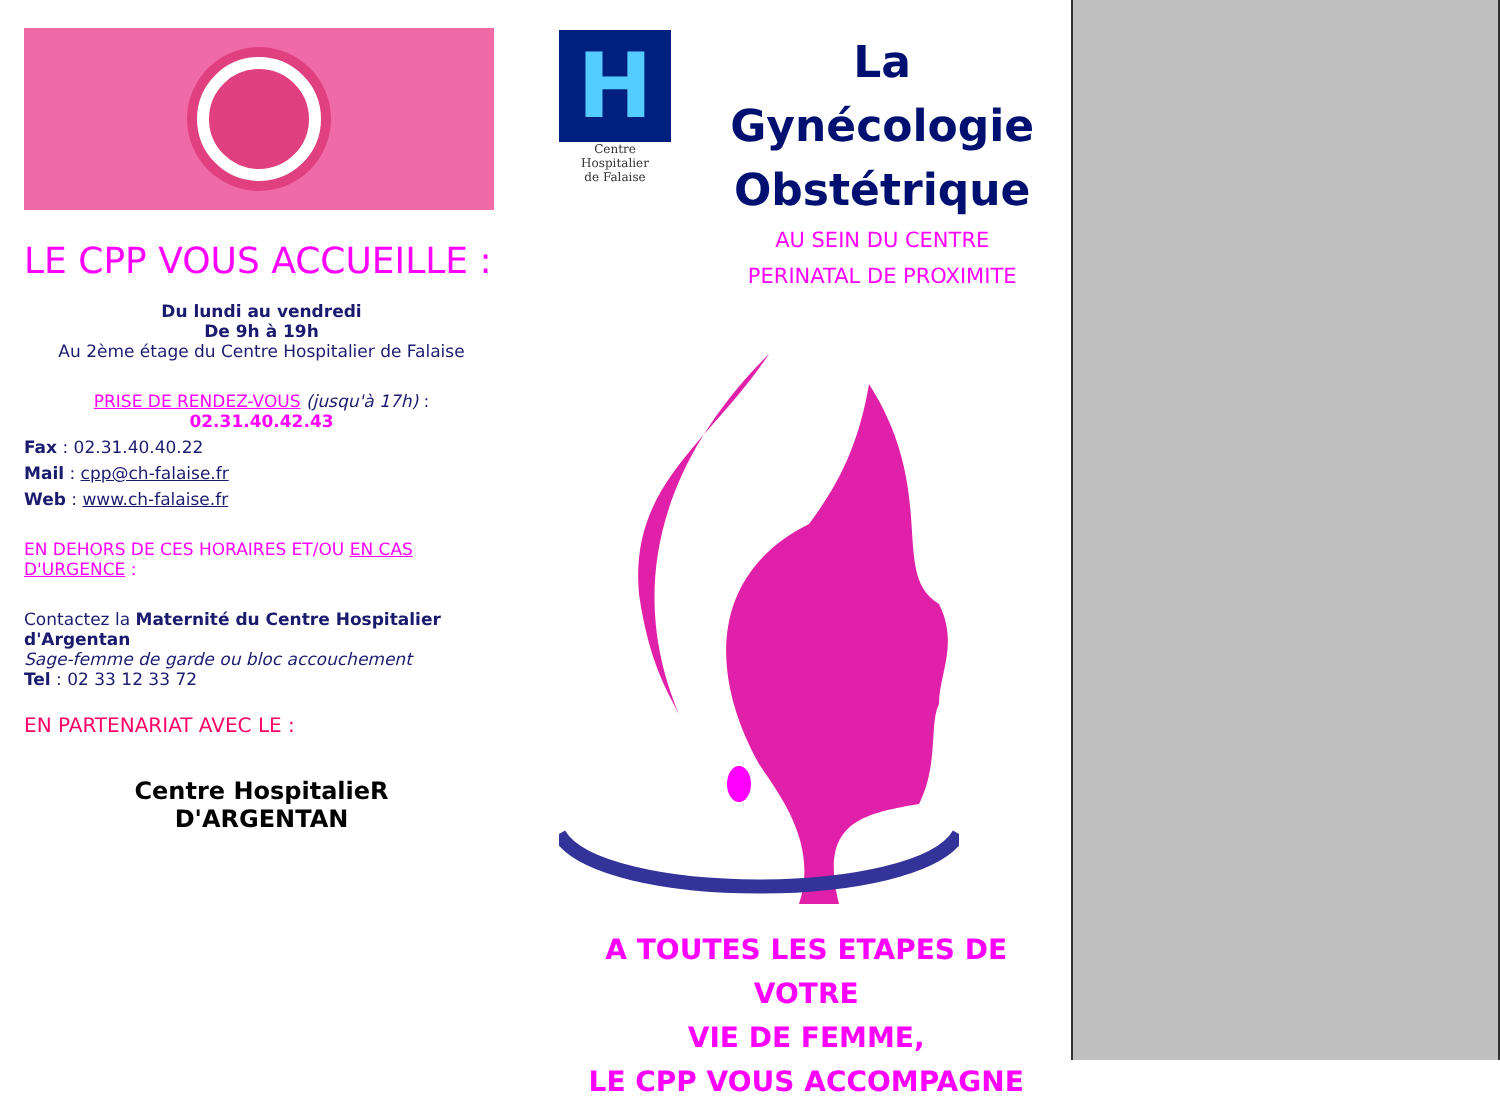LE CPP VOUS ACCUEILLE :
Du lundi au vendredi
De 9h à 19h
Au 2ème étage du Centre Hospitalier de Falaise
PRISE DE RENDEZ-VOUS (jusqu'à 17h) :
02.31.40.42.43
Fax : 02.31.40.40.22
Mail : cpp@ch-falaise.fr
Web : www.ch-falaise.fr
EN DEHORS DE CES HORAIRES ET/OU EN CAS D'URGENCE :
Contactez la Maternité du Centre Hospitalier d'Argentan
Sage-femme de garde ou bloc accouchement
Tel : 02 33 12 33 72
EN PARTENARIAT AVEC LE :
Centre HospitalieR
D'ARGENTAN
H
Centre Hospitalier
de Falaise
La Gynécologie
Obstétrique
AU SEIN DU CENTRE
PERINATAL DE PROXIMITE
A TOUTES LES ETAPES DE VOTRE
VIE DE FEMME,
LE CPP VOUS ACCOMPAGNE